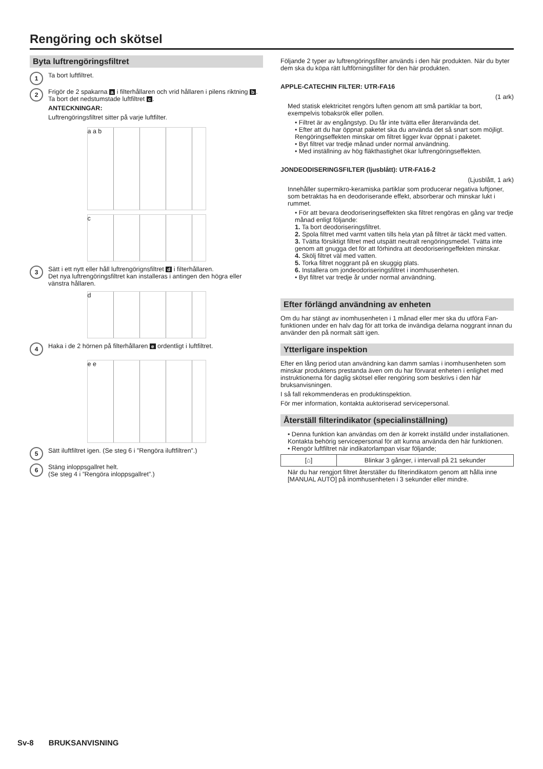Rengöring och skötsel
Byta luftrengöringsfiltret
1
Ta bort luftfiltret.
2
Frigör de 2 spakarna a i filterhållaren och vrid hållaren i pilens riktning b.
Ta bort det nedstumstade luftfiltret c.
ANTECKNINGAR:
Luftrengöringsfiltret sitter på varje luftfilter.
a a b
c
3
Sätt i ett nytt eller håll luftrengörignsfiltret d i filterhållaren.
Det nya luftrengöringsfiltret kan installeras i antingen den högra eller vänstra hållaren.
d
4
Haka i de 2 hörnen på filterhållaren e ordentligt i luftfiltret.
e e
5
Sätt iluftfiltret igen. (Se steg 6 i ”Rengöra iluftfiltren”.)
6
Stäng inloppsgallret helt.
(Se steg 4 i ”Rengöra inloppsgallret”.)
Följande 2 typer av luftrengöringsfilter används i den här produkten. När du byter dem ska du köpa rätt luftförningsfilter för den här produkten.
APPLE-CATECHIN FILTER: UTR-FA16
(1 ark)
Med statisk elektricitet rengörs luften genom att små partiklar ta bort, exempelvis tobaksrök eller pollen.
• Filtret är av engångstyp. Du får inte tvätta eller återanvända det.
• Efter att du har öppnat paketet ska du använda det så snart som möjligt. Rengöringseffekten minskar om filtret ligger kvar öppnat i paketet.
• Byt filtret var tredje månad under normal användning.
• Med inställning av hög fläkthastighet ökar luftrengöringseffekten.
JONDEODISERINGSFILTER (ljusblått): UTR-FA16-2
(Ljusblått, 1 ark)
Innehåller supermikro-keramiska partiklar som producerar negativa luftjoner, som betraktas ha en deodoriserande effekt, absorberar och minskar lukt i rummet.
• För att bevara deodoriseringseffekten ska filtret rengöras en gång var tredje månad enligt följande:
1. Ta bort deodoriseringsfiltret.
2. Spola filtret med varmt vatten tills hela ytan på filtret är täckt med vatten.
3. Tvätta försiktigt filtret med utspätt neutralt rengöringsmedel. Tvätta inte genom att gnugga det för att förhindra att deodoriseringeffekten minskar.
4. Skölj filtret väl med vatten.
5. Torka filtret noggrant på en skuggig plats.
6. Installera om jondeodoriseringsfiltret i inomhusenheten.
• Byt filtret var tredje år under normal användning.
Efter förlängd användning av enheten
Om du har stängt av inomhusenheten i 1 månad eller mer ska du utföra Fan-funktionen under en halv dag för att torka de invändiga delarna noggrant innan du använder den på normalt sätt igen.
Ytterligare inspektion
Efter en lång period utan användning kan damm samlas i inomhusenheten som minskar produktens prestanda även om du har förvarat enheten i enlighet med instruktionerna för daglig skötsel eller rengöring som beskrivs i den här bruksanvisningen.
I så fall rekommenderas en produktinspektion.
För mer information, kontakta auktoriserad servicepersonal.
Återställ filterindikator (specialinställning)
• Denna funktion kan användas om den är korrekt inställd under installationen.
Kontakta behörig servicepersonal för att kunna använda den här funktionen.
• Rengör luftfiltret när indikatorlampan visar följande;
| [⌂] | Blinkar 3 gånger, i intervall på 21 sekunder |
När du har rengjort filtret återställer du filterindikatorn genom att hålla inne [MANUAL AUTO] på inomhusenheten i 3 sekunder eller mindre.
Sv-8 BRUKSANVISNING